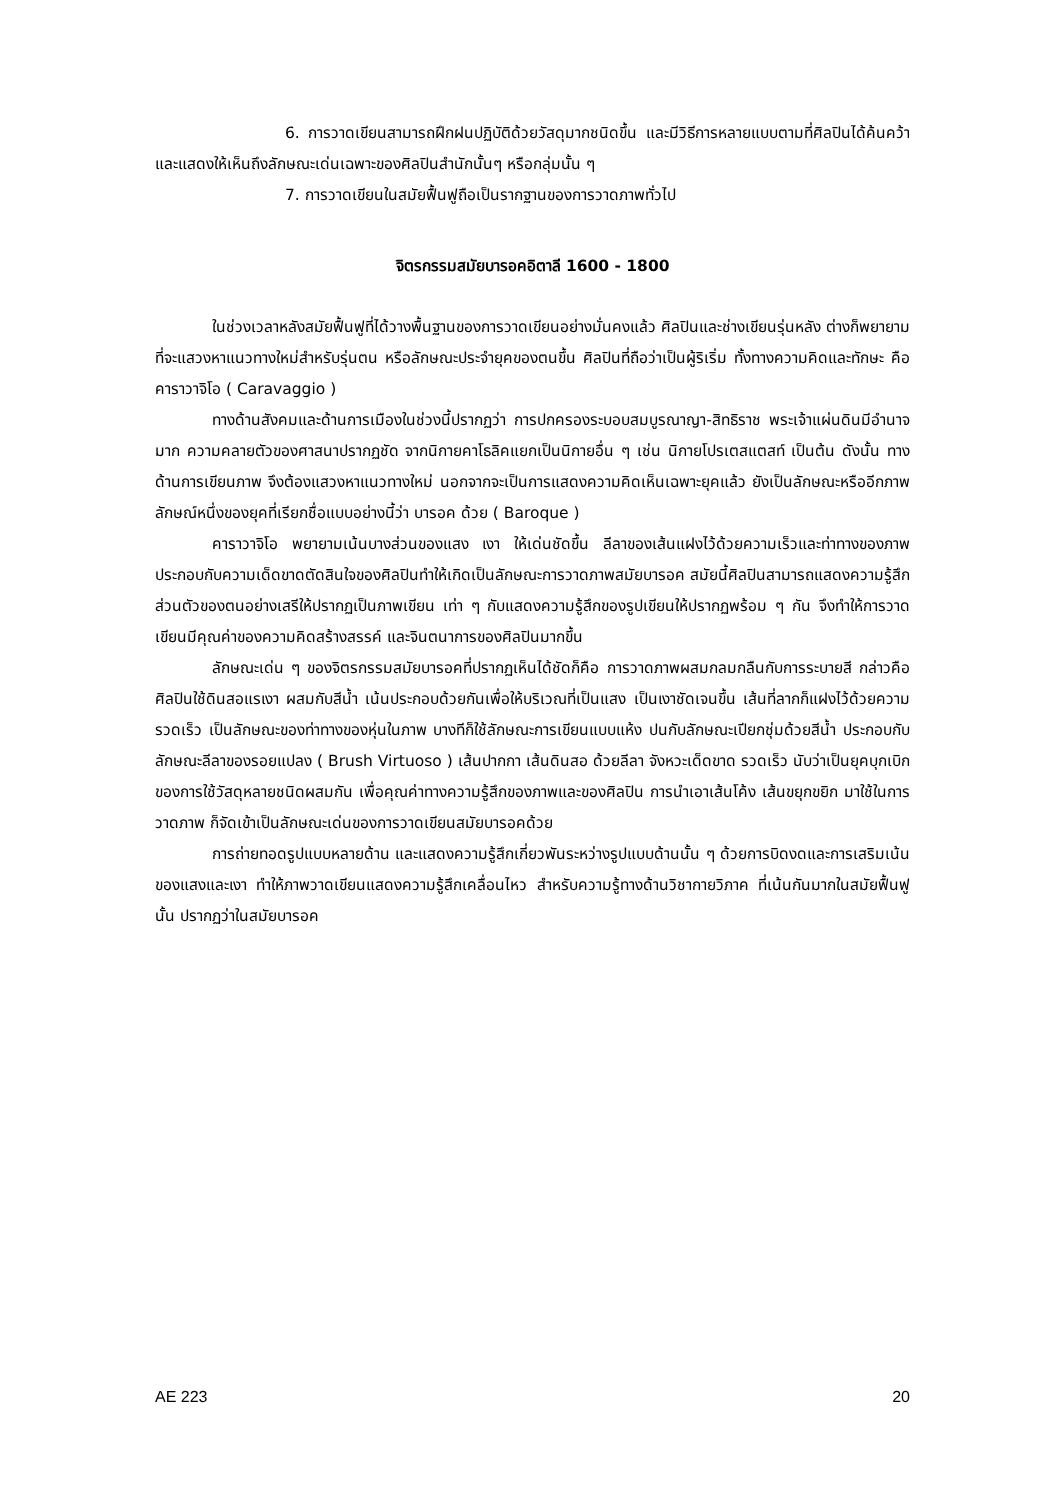6. การวาดเขียนสามารถฝึกฝนปฏิบัติด้วยวัสดุมากชนิดขึ้น และมีวิธีการหลายแบบตามที่ศิลปินได้ค้นคว้า และแสดงให้เห็นถึงลักษณะเด่นเฉพาะของศิลปินสำนักนั้นๆ หรือกลุ่มนั้น ๆ
7. การวาดเขียนในสมัยฟื้นฟูถือเป็นรากฐานของการวาดภาพทั่วไป
จิตรกรรมสมัยบารอคอิตาลี 1600 - 1800
ในช่วงเวลาหลังสมัยฟื้นฟูที่ได้วางพื้นฐานของการวาดเขียนอย่างมั่นคงแล้ว ศิลปินและช่างเขียนรุ่นหลัง ต่างก็พยายามที่จะแสวงหาแนวทางใหม่สำหรับรุ่นตน หรือลักษณะประจำยุคของตนขึ้น ศิลปินที่ถือว่าเป็นผู้ริเริ่ม ทั้งทางความคิดและทักษะ คือ คาราวาจิโอ ( Caravaggio )
ทางด้านสังคมและด้านการเมืองในช่วงนี้ปรากฏว่า การปกครองระบอบสมบูรณาญา-สิทธิราช พระเจ้าแผ่นดินมีอำนาจมาก ความคลายตัวของศาสนาปรากฏชัด จากนิกายคาโธลิคแยกเป็นนิกายอื่น ๆ เช่น นิกายโปรเตสแตสท์ เป็นต้น ดังนั้น ทางด้านการเขียนภาพ จึงต้องแสวงหาแนวทางใหม่ นอกจากจะเป็นการแสดงความคิดเห็นเฉพาะยุคแล้ว ยังเป็นลักษณะหรืออีกภาพลักษณ์หนึ่งของยุคที่เรียกชื่อแบบอย่างนี้ว่า บารอค ด้วย ( Baroque )
คาราวาจิโอ พยายามเน้นบางส่วนของแสง เงา ให้เด่นชัดขึ้น ลีลาของเส้นแฝงไว้ด้วยความเร็วและท่าทางของภาพ ประกอบกับความเด็ดขาดตัดสินใจของศิลปินทำให้เกิดเป็นลักษณะการวาดภาพสมัยบารอค สมัยนี้ศิลปินสามารถแสดงความรู้สึกส่วนตัวของตนอย่างเสรีให้ปรากฏเป็นภาพเขียน เท่า ๆ กับแสดงความรู้สึกของรูปเขียนให้ปรากฏพร้อม ๆ กัน จึงทำให้การวาดเขียนมีคุณค่าของความคิดสร้างสรรค์ และจินตนาการของศิลปินมากขึ้น
ลักษณะเด่น ๆ ของจิตรกรรมสมัยบารอคที่ปรากฏเห็นได้ชัดก็คือ การวาดภาพผสมกลมกลืนกับการระบายสี กล่าวคือ ศิลปินใช้ดินสอแรเงา ผสมกับสีน้ำ เน้นประกอบด้วยกันเพื่อให้บริเวณที่เป็นแสง เป็นเงาชัดเจนขึ้น เส้นที่ลากก็แฝงไว้ด้วยความรวดเร็ว เป็นลักษณะของท่าทางของหุ่นในภาพ บางทีก็ใช้ลักษณะการเขียนแบบแห้ง ปนกับลักษณะเปียกชุ่มด้วยสีน้ำ ประกอบกับลักษณะลีลาของรอยแปลง ( Brush Virtuoso ) เส้นปากกา เส้นดินสอ ด้วยลีลา จังหวะเด็ดขาด รวดเร็ว นับว่าเป็นยุคบุกเบิกของการใช้วัสดุหลายชนิดผสมกัน เพื่อคุณค่าทางความรู้สึกของภาพและของศิลปิน การนำเอาเส้นโค้ง เส้นขยุกขยิก มาใช้ในการวาดภาพ ก็จัดเข้าเป็นลักษณะเด่นของการวาดเขียนสมัยบารอคด้วย
การถ่ายทอดรูปแบบหลายด้าน และแสดงความรู้สึกเกี่ยวพันระหว่างรูปแบบด้านนั้น ๆ ด้วยการบิดงดและการเสริมเน้นของแสงและเงา ทำให้ภาพวาดเขียนแสดงความรู้สึกเคลื่อนไหว สำหรับความรู้ทางด้านวิชากายวิภาค ที่เน้นกันมากในสมัยฟื้นฟูนั้น ปรากฏว่าในสมัยบารอค
AE 223 20